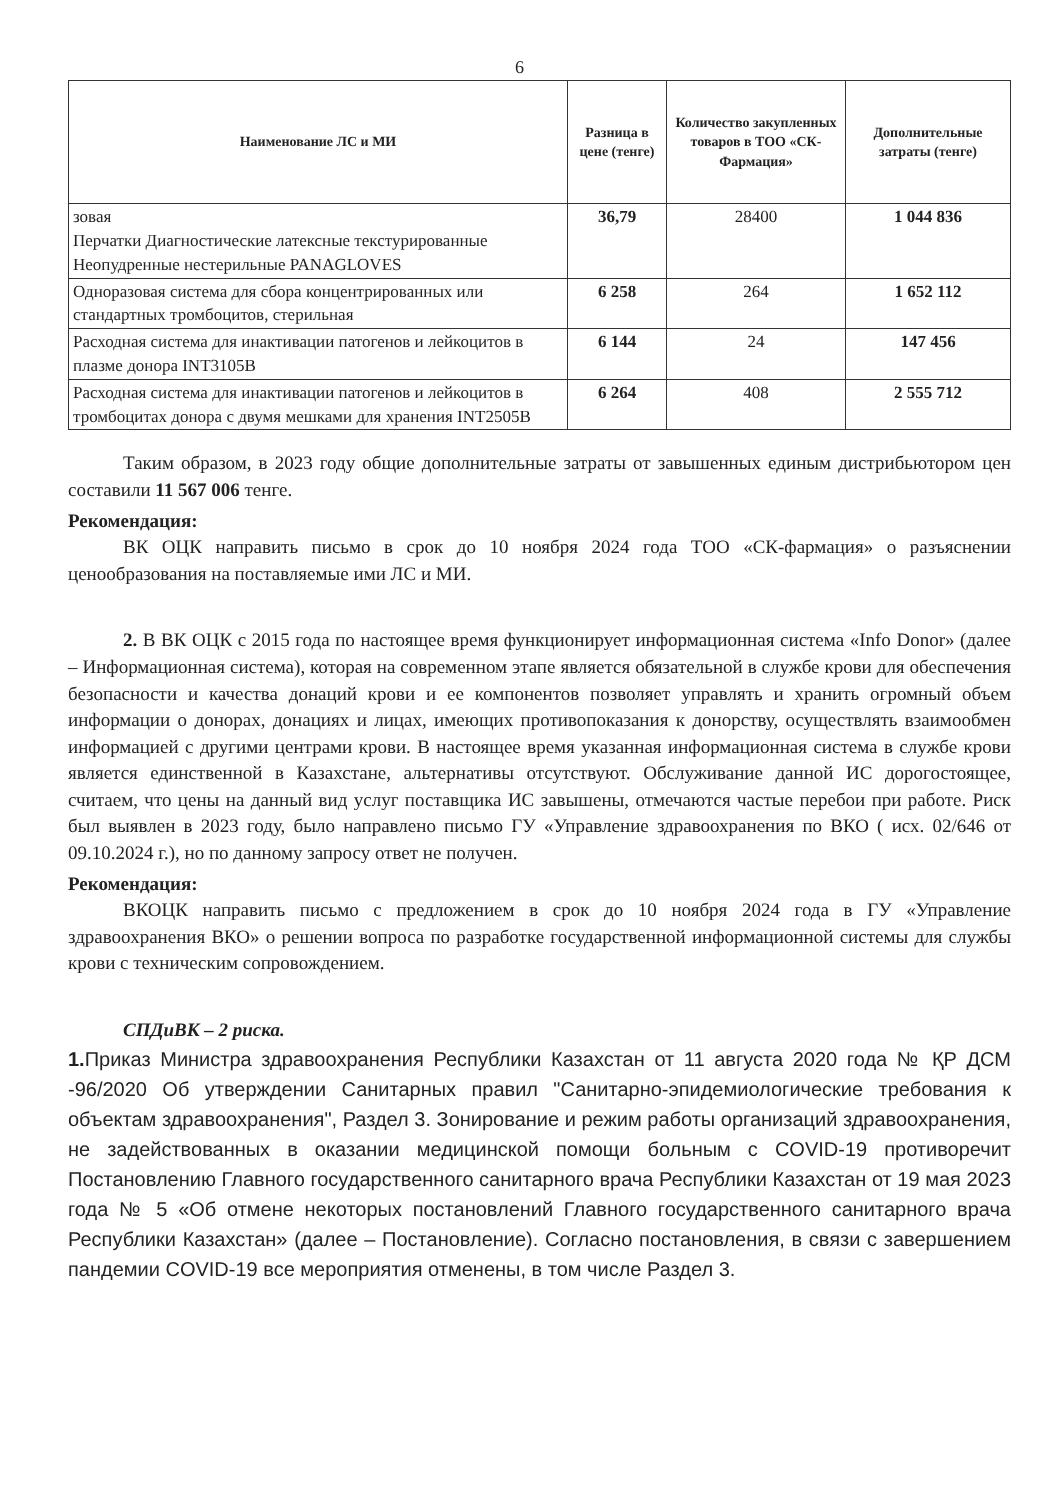6
| Наименование ЛС и МИ | Разница в цене (тенге) | Количество закупленных товаров в ТОО «СК-Фармация» | Дополнительные затраты (тенге) |
| --- | --- | --- | --- |
| зовая Перчатки Диагностические латексные текстурированные Неопудренные нестерильные PANAGLOVES | 36,79 | 28400 | 1 044 836 |
| Одноразовая система для сбора концентрированных или стандартных тромбоцитов, стерильная | 6 258 | 264 | 1 652 112 |
| Расходная система для инактивации патогенов и лейкоцитов в плазме донора INT3105B | 6 144 | 24 | 147 456 |
| Расходная система для инактивации патогенов и лейкоцитов в тромбоцитах донора с двумя мешками для хранения INT2505B | 6 264 | 408 | 2 555 712 |
Таким образом, в 2023 году общие дополнительные затраты от завышенных единым дистрибьютором цен составили 11 567 006 тенге.
Рекомендация:
ВК ОЦК направить письмо в срок до 10 ноября 2024 года ТОО «СК-фармация» о разъяснении ценообразования на поставляемые ими ЛС и МИ.
2. В ВК ОЦК с 2015 года по настоящее время функционирует информационная система «Info Donor» (далее – Информационная система), которая на современном этапе является обязательной в службе крови для обеспечения безопасности и качества донаций крови и ее компонентов позволяет управлять и хранить огромный объем информации о донорах, донациях и лицах, имеющих противопоказания к донорству, осуществлять взаимообмен информацией с другими центрами крови. В настоящее время указанная информационная система в службе крови является единственной в Казахстане, альтернативы отсутствуют. Обслуживание данной ИС дорогостоящее, считаем, что цены на данный вид услуг поставщика ИС завышены, отмечаются частые перебои при работе. Риск был выявлен в 2023 году, было направлено письмо ГУ «Управление здравоохранения по ВКО ( исх. 02/646 от 09.10.2024 г.), но по данному запросу ответ не получен.
Рекомендация:
ВКОЦК направить письмо с предложением в срок до 10 ноября 2024 года в ГУ «Управление здравоохранения ВКО» о решении вопроса по разработке государственной информационной системы для службы крови с техническим сопровождением.
СПДиВК – 2 риска.
1. Приказ Министра здравоохранения Республики Казахстан от 11 августа 2020 года № ҚР ДСМ -96/2020 Об утверждении Санитарных правил "Санитарно-эпидемиологические требования к объектам здравоохранения", Раздел 3. Зонирование и режим работы организаций здравоохранения, не задействованных в оказании медицинской помощи больным с COVID-19 противоречит Постановлению Главного государственного санитарного врача Республики Казахстан от 19 мая 2023 года № 5 «Об отмене некоторых постановлений Главного государственного санитарного врача Республики Казахстан» (далее – Постановление). Согласно постановления, в связи с завершением пандемии COVID-19 все мероприятия отменены, в том числе Раздел 3.